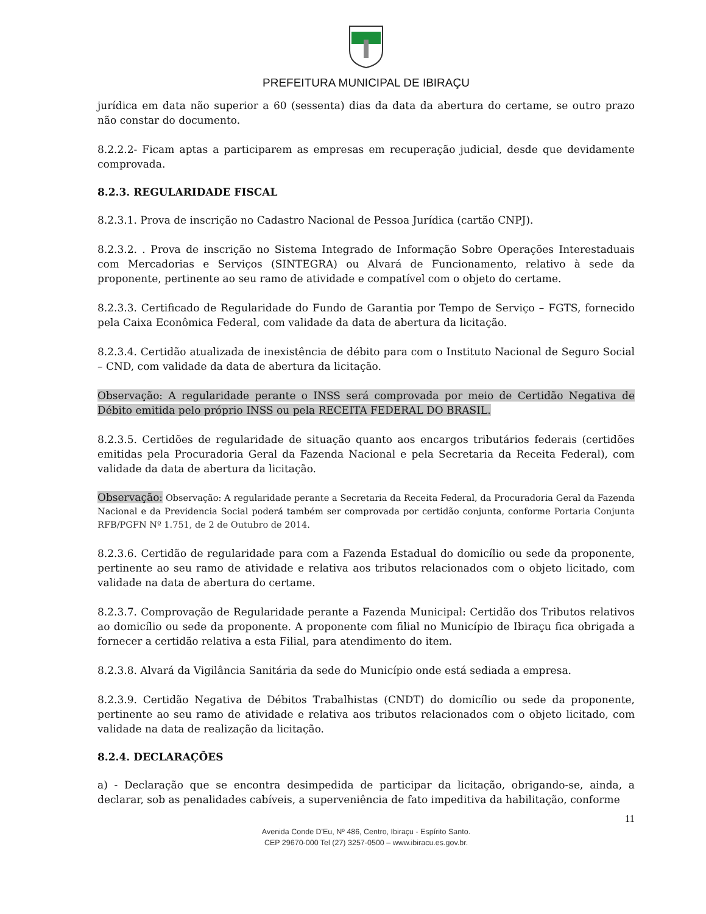PREFEITURA MUNICIPAL DE IBIRAÇU
jurídica em data não superior a 60 (sessenta) dias da data da abertura do certame, se outro prazo não constar do documento.
8.2.2.2- Ficam aptas a participarem as empresas em recuperação judicial, desde que devidamente comprovada.
8.2.3. REGULARIDADE FISCAL
8.2.3.1. Prova de inscrição no Cadastro Nacional de Pessoa Jurídica (cartão CNPJ).
8.2.3.2. . Prova de inscrição no Sistema Integrado de Informação Sobre Operações Interestaduais com Mercadorias e Serviços (SINTEGRA) ou Alvará de Funcionamento, relativo à sede da proponente, pertinente ao seu ramo de atividade e compatível com o objeto do certame.
8.2.3.3. Certificado de Regularidade do Fundo de Garantia por Tempo de Serviço – FGTS, fornecido pela Caixa Econômica Federal, com validade da data de abertura da licitação.
8.2.3.4. Certidão atualizada de inexistência de débito para com o Instituto Nacional de Seguro Social – CND, com validade da data de abertura da licitação.
Observação: A regularidade perante o INSS será comprovada por meio de Certidão Negativa de Débito emitida pelo próprio INSS ou pela RECEITA FEDERAL DO BRASIL.
8.2.3.5. Certidões de regularidade de situação quanto aos encargos tributários federais (certidões emitidas pela Procuradoria Geral da Fazenda Nacional e pela Secretaria da Receita Federal), com validade da data de abertura da licitação.
Observação: Observação: A regularidade perante a Secretaria da Receita Federal, da Procuradoria Geral da Fazenda Nacional e da Previdencia Social poderá também ser comprovada por certidão conjunta, conforme Portaria Conjunta RFB/PGFN Nº 1.751, de 2 de Outubro de 2014.
8.2.3.6. Certidão de regularidade para com a Fazenda Estadual do domicílio ou sede da proponente, pertinente ao seu ramo de atividade e relativa aos tributos relacionados com o objeto licitado, com validade na data de abertura do certame.
8.2.3.7. Comprovação de Regularidade perante a Fazenda Municipal: Certidão dos Tributos relativos ao domicílio ou sede da proponente. A proponente com filial no Município de Ibiraçu fica obrigada a fornecer a certidão relativa a esta Filial, para atendimento do item.
8.2.3.8. Alvará da Vigilância Sanitária da sede do Município onde está sediada a empresa.
8.2.3.9. Certidão Negativa de Débitos Trabalhistas (CNDT) do domicílio ou sede da proponente, pertinente ao seu ramo de atividade e relativa aos tributos relacionados com o objeto licitado, com validade na data de realização da licitação.
8.2.4. DECLARAÇÕES
a) - Declaração que se encontra desimpedida de participar da licitação, obrigando-se, ainda, a declarar, sob as penalidades cabíveis, a superveniência de fato impeditiva da habilitação, conforme
11
Avenida Conde D'Eu, Nº 486, Centro, Ibiraçu - Espírito Santo.
CEP 29670-000 Tel (27) 3257-0500 – www.ibiracu.es.gov.br.